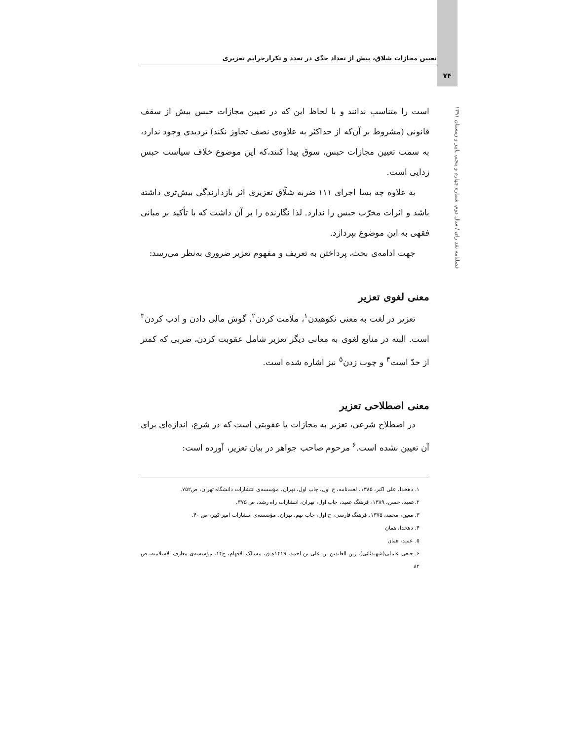۷۴
تعیین مجازات شلاق، بیش از تعداد حدّی در تعدد و تکرارجرایم تعزیری
فصلنامه نقد رای / سال دوم، شماره چهارم و پنجم، پاییز و زمستان ۱۳۹۱
است را متناسب ندانند و با لحاظ این که در تعیین مجازات حبس بیش از سقف قانونی (مشروط بر آن‌که از حداکثر به علاوه‌ی نصف تجاوز نکند) تردیدی وجود ندارد، به سمت تعیین مجازات حبس، سوق پیدا کنند،که این موضوع خلاف سیاست حبس زدایی است.
به علاوه چه بسا اجرای ۱۱۱ ضربه شلّاق تعزیری اثر بازدارندگی بیش‌تری داشته باشد و اثرات مخرّب حبس را ندارد. لذا نگارنده را بر آن داشت که با تأکید بر مبانی فقهی به این موضوع بپردازد.
جهت ادامه‌ی بحث، پرداختن به تعریف و مفهوم تعزیر ضروری به‌نظر می‌رسد:
معنی لغوی تعزیر
تعزیر در لغت به معنی نکوهیدن<sup>۱</sup>، ملامت کردن<sup>۲</sup>، گوش مالی دادن و ادب کردن<sup>۳</sup> است. البته در منابع لغوی به معانی دیگر تعزیر شامل عقوبت کردن، ضربی که کمتر از حدّ است<sup>۴</sup> و چوب زدن<sup>۵</sup> نیز اشاره شده است.
معنی اصطلاحی تعزیر
در اصطلاح شرعی، تعزیر به مجازات یا عقوبتی است که در شرع، اندازه‌ای برای آن تعیین نشده است.<sup>۶</sup> مرحوم صاحب جواهر در بیان تعزیر، آورده است:
۱. دهخدا، علی اکبر، ۱۳۸۵، لغت‌نامه، ج اول، چاپ اول، تهران، مؤسسه‌ی انتشارات دانشگاه تهران، ص۷۵۲.
۲.عمید، حسن، ۱۳۸۹، فرهنگ عمید، چاپ اول، تهران، انتشارات راه رشد، ص ۳۷۵.
۳. معین، محمد، ۱۳۷۵، فرهنگ فارسی، ج اول، چاپ نهم، تهران، مؤسسه‌ی انتشارات امیر کبیر، ص ۴۰.
۴. دهخدا، همان
۵. عمید، همان
۶. جبعی عاملی(شهیدثانی)، زین العابدین بن علی بن احمد، ۱۴۱۹ه.ق، مسالک الافهام، ج۱۴، مؤسسه‌ی معارف الاسلامیه، ص ۸۲